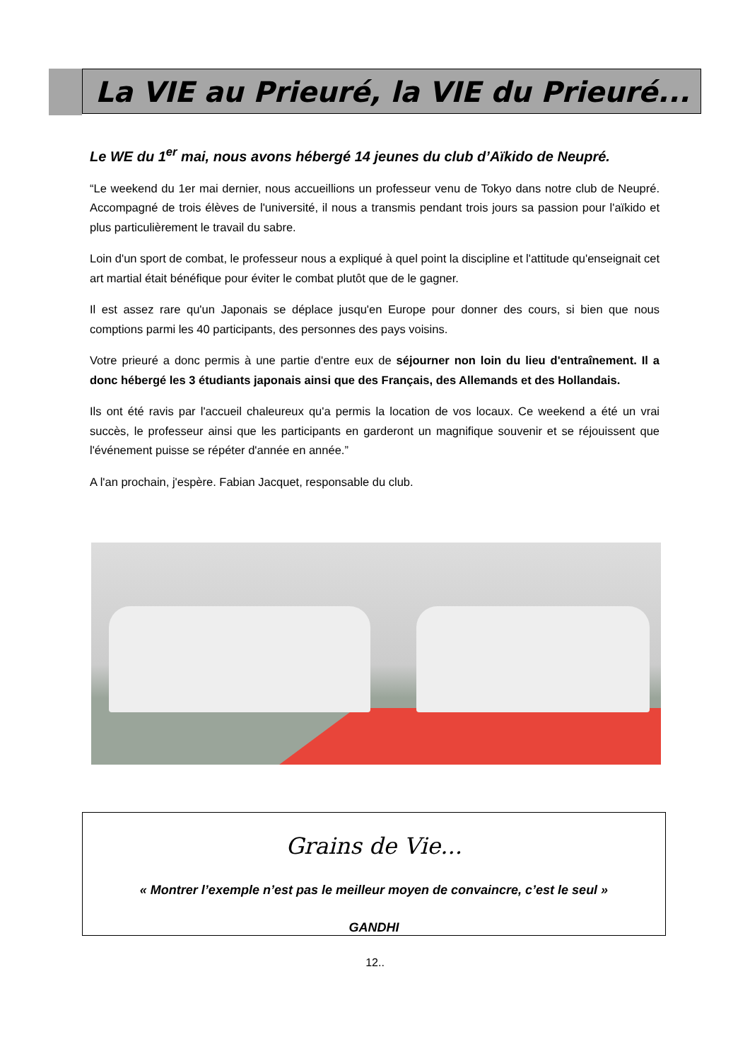La VIE au Prieuré, la VIE du Prieuré...
Le WE du 1<sup>er</sup> mai, nous avons hébergé 14 jeunes du club d’Aïkido de Neupré.
“Le weekend du 1er mai dernier, nous accueillions un professeur venu de Tokyo dans notre club de Neupré. Accompagné de trois élèves de l'université, il nous a transmis pendant trois jours sa passion pour l'aïkido et plus particulièrement le travail du sabre.
Loin d'un sport de combat, le professeur nous a expliqué à quel point la discipline et l'attitude qu'enseignait cet art martial était bénéfique pour éviter le combat plutôt que de le gagner.
Il est assez rare qu'un Japonais se déplace jusqu'en Europe pour donner des cours, si bien que nous comptions parmi les 40 participants, des personnes des pays voisins.
Votre prieuré a donc permis à une partie d'entre eux de séjourner non loin du lieu d'entraînement. Il a donc hébergé les 3 étudiants japonais ainsi que des Français, des Allemands et des Hollandais.
Ils ont été ravis par l'accueil chaleureux qu'a permis la location de vos locaux. Ce weekend a été un vrai succès, le professeur ainsi que les participants en garderont un magnifique souvenir et se réjouissent que l'événement puisse se répéter d'année en année.”
A l'an prochain, j'espère. Fabian Jacquet, responsable du club.
Grains de Vie...
« Montrer l’exemple n’est pas le meilleur moyen de convaincre, c’est le seul »
GANDHI
12..